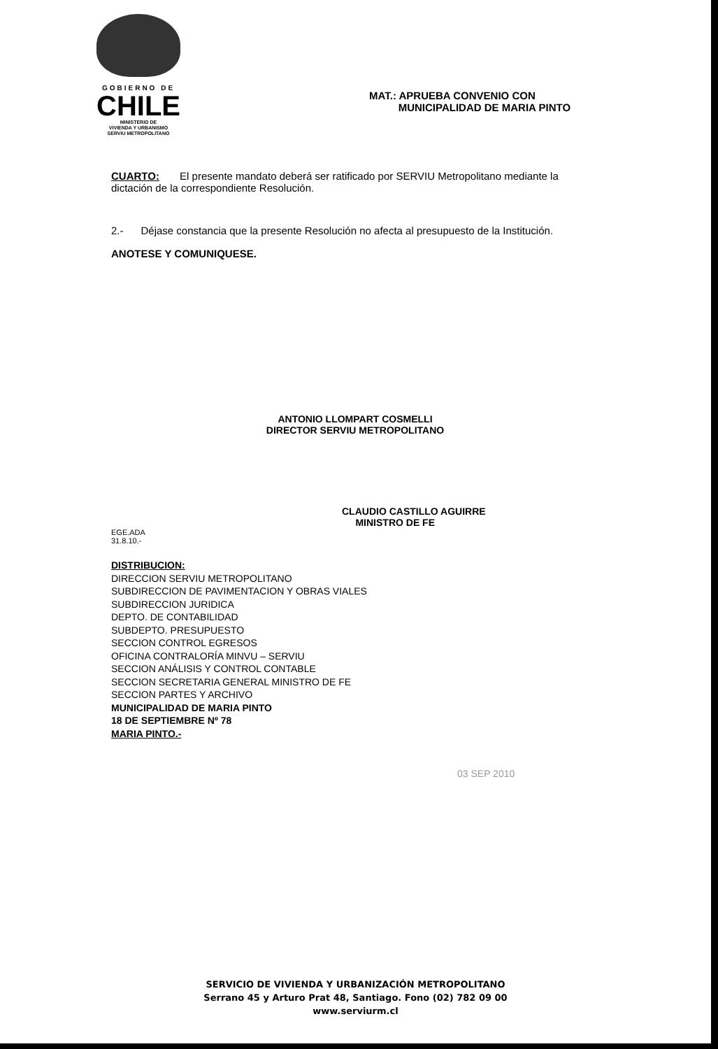GOBIERNO DE
CHILE
MINISTERIO DE
VIVIENDA Y URBANISMO
SERVIU METROPOLITANO
MAT.: APRUEBA CONVENIO CON
MUNICIPALIDAD DE MARIA PINTO
CUARTO: El presente mandato deberá ser ratificado por SERVIU Metropolitano mediante la dictación de la correspondiente Resolución.
2.- Déjase constancia que la presente Resolución no afecta al presupuesto de la Institución.
ANOTESE Y COMUNIQUESE.
ANTONIO LLOMPART COSMELLI
DIRECTOR SERVIU METROPOLITANO
CLAUDIO CASTILLO AGUIRRE
MINISTRO DE FE
EGE.ADA
31.8.10.-
DISTRIBUCION:
DIRECCION SERVIU METROPOLITANO
SUBDIRECCION DE PAVIMENTACION Y OBRAS VIALES
SUBDIRECCION JURIDICA
DEPTO. DE CONTABILIDAD
SUBDEPTO. PRESUPUESTO
SECCION CONTROL EGRESOS
OFICINA CONTRALORÍA MINVU – SERVIU
SECCION ANÁLISIS Y CONTROL CONTABLE
SECCION SECRETARIA GENERAL MINISTRO DE FE
SECCION PARTES Y ARCHIVO
MUNICIPALIDAD DE MARIA PINTO
18 DE SEPTIEMBRE Nº 78
MARIA PINTO.-
03 SEP 2010
SERVICIO DE VIVIENDA Y URBANIZACIÓN METROPOLITANO
Serrano 45 y Arturo Prat 48, Santiago. Fono (02) 782 09 00
www.serviurm.cl